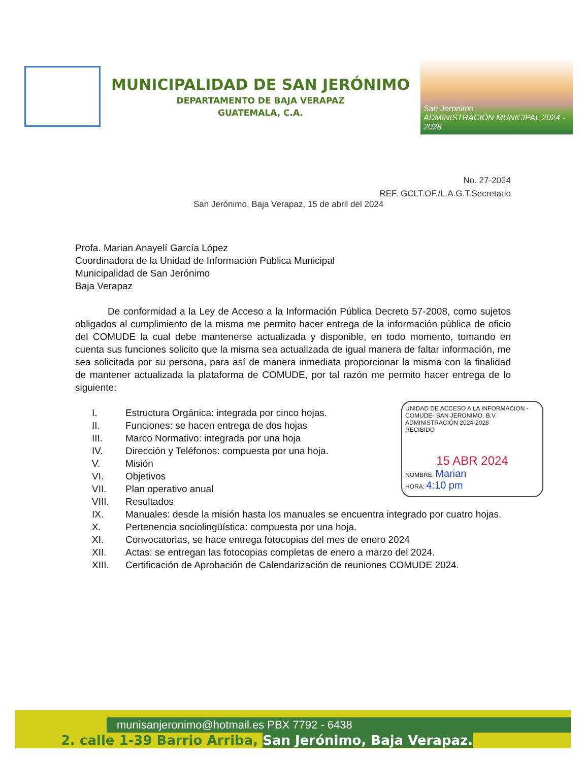MUNICIPALIDAD DE SAN JERÓNIMO
DEPARTAMENTO DE BAJA VERAPAZ
GUATEMALA, C.A.
San Jeronimo
ADMINISTRACIÓN MUNICIPAL 2024 - 2028
No. 27-2024
REF. GCLT.OF./L.A.G.T.Secretario
San Jerónimo, Baja Verapaz, 15 de abril del 2024
Profa. Marian Anayelí García López
Coordinadora de la Unidad de Información Pública Municipal
Municipalidad de San Jerónimo
Baja Verapaz
De conformidad a la Ley de Acceso a la Información Pública Decreto 57-2008, como sujetos obligados al cumplimiento de la misma me permito hacer entrega de la información pública de oficio del COMUDE la cual debe mantenerse actualizada y disponible, en todo momento, tomando en cuenta sus funciones solicito que la misma sea actualizada de igual manera de faltar información, me sea solicitada por su persona, para así de manera inmediata proporcionar la misma con la finalidad de mantener actualizada la plataforma de COMUDE, por tal razón me permito hacer entrega de lo siguiente:
I. Estructura Orgánica: integrada por cinco hojas.
II. Funciones: se hacen entrega de dos hojas
III. Marco Normativo: integrada por una hoja
IV. Dirección y Teléfonos: compuesta por una hoja.
V. Misión
VI. Objetivos
VII. Plan operativo anual
VIII. Resultados
IX. Manuales: desde la misión hasta los manuales se encuentra integrado por cuatro hojas.
X. Pertenencia sociolingüística: compuesta por una hoja.
XI. Convocatorias, se hace entrega fotocopias del mes de enero 2024
XII. Actas: se entregan las fotocopias completas de enero a marzo del 2024.
XIII. Certificación de Aprobación de Calendarización de reuniones COMUDE 2024.
UNIDAD DE ACCESO A LA INFORMACION -COMUDE- SAN JERONIMO, B.V. ADMINISTRACIÓN 2024-2028
RECIBIDO
15 ABR 2024
NOMBRE: Marian
HORA: 4:10 pm
munisanjeronimo@hotmail.es PBX 7792 - 6438
2. calle 1-39 Barrio Arriba, San Jerónimo, Baja Verapaz.